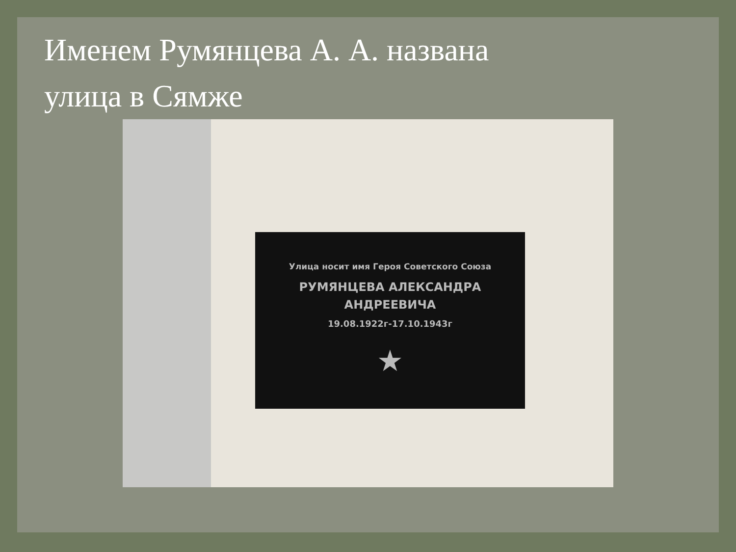Именем Румянцева А. А. названа
улица в Сямже
Улица носит имя Героя Советского Союза
РУМЯНЦЕВА АЛЕКСАНДРА
АНДРЕЕВИЧА
19.08.1922г-17.10.1943г
★